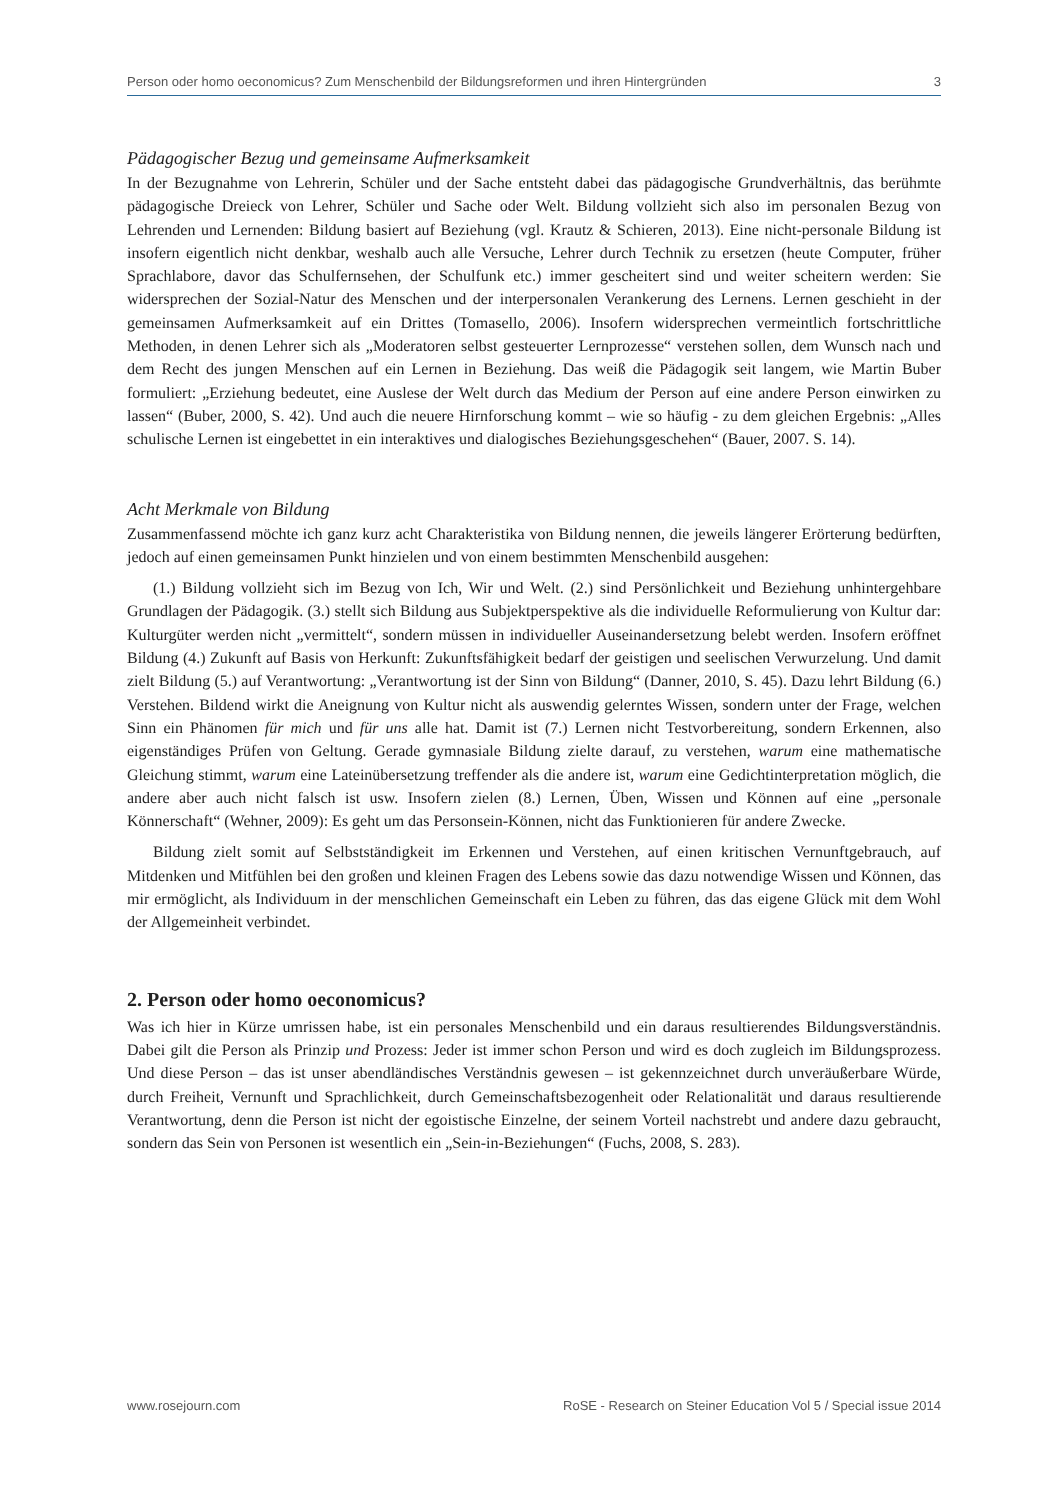Person oder homo oeconomicus? Zum Menschenbild der Bildungsreformen und ihren Hintergründen 3
Pädagogischer Bezug und gemeinsame Aufmerksamkeit
In der Bezugnahme von Lehrerin, Schüler und der Sache entsteht dabei das pädagogische Grundverhältnis, das berühmte pädagogische Dreieck von Lehrer, Schüler und Sache oder Welt. Bildung vollzieht sich also im personalen Bezug von Lehrenden und Lernenden: Bildung basiert auf Beziehung (vgl. Krautz & Schieren, 2013). Eine nicht-personale Bildung ist insofern eigentlich nicht denkbar, weshalb auch alle Versuche, Lehrer durch Technik zu ersetzen (heute Computer, früher Sprachlabore, davor das Schulfernsehen, der Schulfunk etc.) immer gescheitert sind und weiter scheitern werden: Sie widersprechen der Sozial-Natur des Menschen und der interpersonalen Verankerung des Lernens. Lernen geschieht in der gemeinsamen Aufmerksamkeit auf ein Drittes (Tomasello, 2006). Insofern widersprechen vermeintlich fortschrittliche Methoden, in denen Lehrer sich als „Moderatoren selbst gesteuerter Lernprozesse“ verstehen sollen, dem Wunsch nach und dem Recht des jungen Menschen auf ein Lernen in Beziehung. Das weiß die Pädagogik seit langem, wie Martin Buber formuliert: „Erziehung bedeutet, eine Auslese der Welt durch das Medium der Person auf eine andere Person einwirken zu lassen“ (Buber, 2000, S. 42). Und auch die neuere Hirnforschung kommt – wie so häufig - zu dem gleichen Ergebnis: „Alles schulische Lernen ist eingebettet in ein interaktives und dialogisches Beziehungsgeschehen“ (Bauer, 2007. S. 14).
Acht Merkmale von Bildung
Zusammenfassend möchte ich ganz kurz acht Charakteristika von Bildung nennen, die jeweils längerer Erörterung bedürften, jedoch auf einen gemeinsamen Punkt hinzielen und von einem bestimmten Menschenbild ausgehen:
(1.) Bildung vollzieht sich im Bezug von Ich, Wir und Welt. (2.) sind Persönlichkeit und Beziehung unhintergehbare Grundlagen der Pädagogik. (3.) stellt sich Bildung aus Subjektperspektive als die individuelle Reformulierung von Kultur dar: Kulturgüter werden nicht „vermittelt“, sondern müssen in individueller Auseinandersetzung belebt werden. Insofern eröffnet Bildung (4.) Zukunft auf Basis von Herkunft: Zukunftsfähigkeit bedarf der geistigen und seelischen Verwurzelung. Und damit zielt Bildung (5.) auf Verantwortung: „Verantwortung ist der Sinn von Bildung“ (Danner, 2010, S. 45). Dazu lehrt Bildung (6.) Verstehen. Bildend wirkt die Aneignung von Kultur nicht als auswendig gelerntes Wissen, sondern unter der Frage, welchen Sinn ein Phänomen für mich und für uns alle hat. Damit ist (7.) Lernen nicht Testvorbereitung, sondern Erkennen, also eigenständiges Prüfen von Geltung. Gerade gymnasiale Bildung zielte darauf, zu verstehen, warum eine mathematische Gleichung stimmt, warum eine Lateinübersetzung treffender als die andere ist, warum eine Gedichtinterpretation möglich, die andere aber auch nicht falsch ist usw. Insofern zielen (8.) Lernen, Üben, Wissen und Können auf eine „personale Könnerschaft“ (Wehner, 2009): Es geht um das Personsein-Können, nicht das Funktionieren für andere Zwecke.
Bildung zielt somit auf Selbstständigkeit im Erkennen und Verstehen, auf einen kritischen Vernunftgebrauch, auf Mitdenken und Mitfühlen bei den großen und kleinen Fragen des Lebens sowie das dazu notwendige Wissen und Können, das mir ermöglicht, als Individuum in der menschlichen Gemeinschaft ein Leben zu führen, das das eigene Glück mit dem Wohl der Allgemeinheit verbindet.
2. Person oder homo oeconomicus?
Was ich hier in Kürze umrissen habe, ist ein personales Menschenbild und ein daraus resultierendes Bildungsverständnis. Dabei gilt die Person als Prinzip und Prozess: Jeder ist immer schon Person und wird es doch zugleich im Bildungsprozess. Und diese Person – das ist unser abendländisches Verständnis gewesen – ist gekennzeichnet durch unveräußerbare Würde, durch Freiheit, Vernunft und Sprachlichkeit, durch Gemeinschaftsbezogenheit oder Relationalität und daraus resultierende Verantwortung, denn die Person ist nicht der egoistische Einzelne, der seinem Vorteil nachstrebt und andere dazu gebraucht, sondern das Sein von Personen ist wesentlich ein „Sein-in-Beziehungen“ (Fuchs, 2008, S. 283).
www.rosejourn.com RoSE - Research on Steiner Education Vol 5 / Special issue 2014